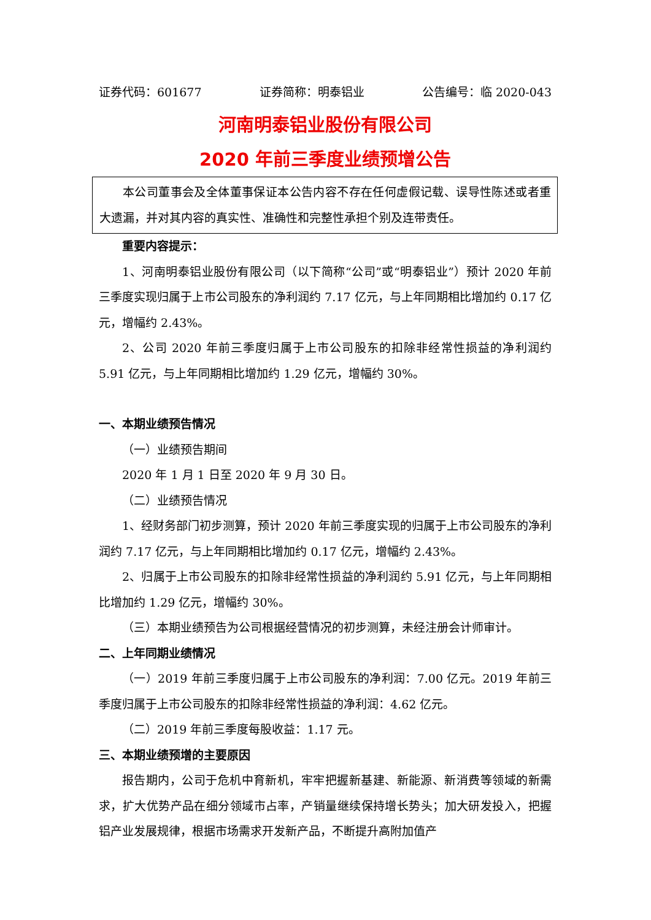证券代码：601677 证券简称：明泰铝业 公告编号：临 2020-043
河南明泰铝业股份有限公司
2020 年前三季度业绩预增公告
本公司董事会及全体董事保证本公告内容不存在任何虚假记载、误导性陈述或者重大遗漏，并对其内容的真实性、准确性和完整性承担个别及连带责任。
重要内容提示：
1、河南明泰铝业股份有限公司（以下简称“公司”或“明泰铝业”）预计 2020 年前三季度实现归属于上市公司股东的净利润约 7.17 亿元，与上年同期相比增加约 0.17 亿元，增幅约 2.43%。
2、公司 2020 年前三季度归属于上市公司股东的扣除非经常性损益的净利润约 5.91 亿元，与上年同期相比增加约 1.29 亿元，增幅约 30%。
一、本期业绩预告情况
（一）业绩预告期间
2020 年 1 月 1 日至 2020 年 9 月 30 日。
（二）业绩预告情况
1、经财务部门初步测算，预计 2020 年前三季度实现的归属于上市公司股东的净利润约 7.17 亿元，与上年同期相比增加约 0.17 亿元，增幅约 2.43%。
2、归属于上市公司股东的扣除非经常性损益的净利润约 5.91 亿元，与上年同期相比增加约 1.29 亿元，增幅约 30%。
（三）本期业绩预告为公司根据经营情况的初步测算，未经注册会计师审计。
二、上年同期业绩情况
（一）2019 年前三季度归属于上市公司股东的净利润：7.00 亿元。2019 年前三季度归属于上市公司股东的扣除非经常性损益的净利润：4.62 亿元。
（二）2019 年前三季度每股收益：1.17 元。
三、本期业绩预增的主要原因
报告期内，公司于危机中育新机，牢牢把握新基建、新能源、新消费等领域的新需求，扩大优势产品在细分领域市占率，产销量继续保持增长势头；加大研发投入，把握铝产业发展规律，根据市场需求开发新产品，不断提升高附加值产